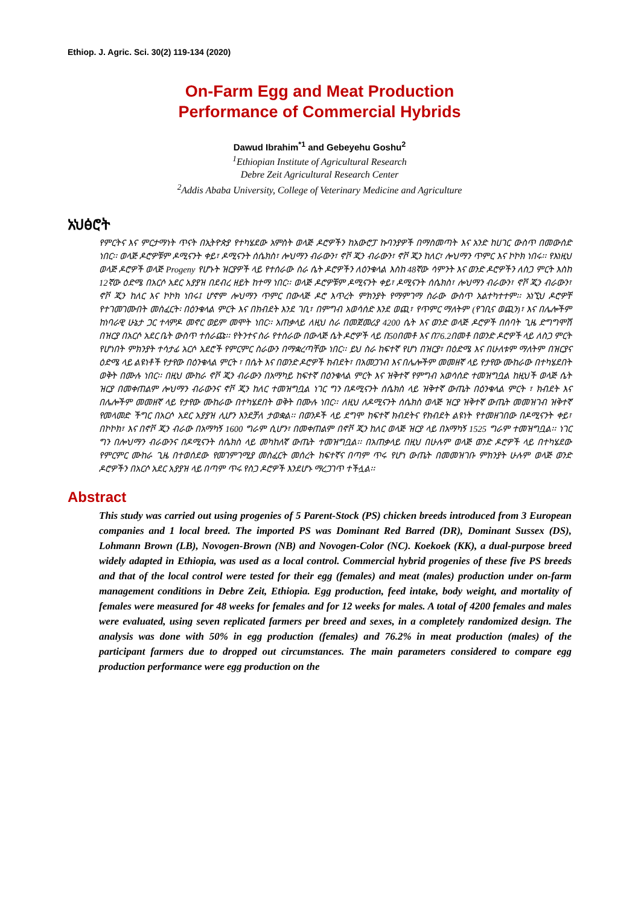Ethiop. J. Agric. Sci. 30(2) 119-134 (2020)
On-Farm Egg and Meat Production
Performance of Commercial Hybrids
Dawud Ibrahim<sup>*1</sup> and Gebeyehu Goshu<sup>2</sup>
<sup>1</sup> Ethiopian Institute of Agricultural Research
Debre Zeit Agricultural Research Center
<sup>2</sup> Addis Ababa University, College of Veterinary Medicine and Agriculture
አህፅሮት
የምርትና እና ምርታማነት ጥናት በኢትዮጵያ የተካሄደው አምስት ወላጅ ዶሮዎችን ከአውሮፓ ኩባንያዎች በማስመጣት እና አንድ ከሀገር ውስጥ በመውሰድ ነበር፡፡ ወላጅ ዶሮዎቹም ዶሚናንት ቀይ፣ ዶሚናንት ሰሴክስ፣ ሎህማን ብራውን፣ ኖቮ ጂን ብራውን፣ ኖቮ ጂን ከለር፣ ሎህማን ጥምር እና ኮኮክ ነበሩ፡፡ የእነዚህ ወላጅ ዶሮዎች ወላጅ Progeny የሆኑት ዝርያዎች ላይ የተሰራው ስራ ሴት ዶሮዎችን ለዕንቁላል እስከ 48ኛው ሳምንት እና ወንድ ዶሮዎችን ለስጋ ምርት እስከ 12ኛው ዕድሜ በአርሶ አደር አያያዝ በደብረ ዘይት ከተማ ነበር፡፡ ወላጅ ዶሮዎቹም ዶሚናንት ቀይ፣ ዶሚናንት ሰሴክስ፣ ሎህማን ብራውን፣ ኖቮ ጂን ብራውን፣ ኖቮ ጂን ከለር እና ኮኮክ ነበሩ፤ ሆኖም ሎህማን ጥምር በውላጅ ዶሮ እጥረት ምክንያት የማምገማ ስራው ውስጥ አልተካተተም፡፡ አነኚህ ዶሮዎቸ የተገመገሙበት መስፈርት፡ በዕንቁላል ምርት እና በክብደት እንደ ገቢ፣ በምግብ አወሳሰድ እንደ ወጪ፣ የጥምር ማለትም (የገቢና ወጪን)፣ እና በሌሎችም ከነባራዊ ሁኔታ ጋር ተላምዶ መኖር ወይም መሞት ነበር፡፡ አጠቃላይ ለዚህ ስራ በመጀመሪያ 4200 ሴት እና ወንድ ወላጅ ዶሮዎች በሰባት ጊዜ ድግግሞሽ በዝርያ በአርሶ አደር ቤት ውስጥ ተሰራጩ፡፡ የትንተና ስራ የተሰራው በውላጅ ሴት ዶሮዎች ላይ በ50በመቶ እና በ76.2በመቶ በወንድ ዶሮዎች ላይ ለስጋ ምርት የሆነበት ምክንያት ተሳታፊ አርሶ አደሮች የምርምር ስራውን በማቋረጣቸው ነበር፡፡ ይህ ስራ ከፍተኛ የሆነ በዝርያ፣ በዕድሜ እና በሁለቱም ማለትም በዝርያና ዕድሜ ላይ ልዩነቶች የታየው በዕንቁላል ምርት ፣ በሴት እና በወንድ ዶሮዎች ክብደት፣ በአመጋገብ እና በሌሎችም መመዘኛ ላይ የታየው ሙከራው በተካሄደበት ወቅት በሙሉ ነበር፡፡ በዚህ ሙከራ ኖቮ ጂን ብራውን በአማካይ ከፍተኛ በዕንቁላል ምርት እና ዝቅተኛ የምግብ አወሳሰድ ተመዝግቧል ከዚህች ወላጅ ሴት ዝርያ በመቀጠልም ሎህማን ብራውንና ኖቮ ጂን ከለር ተመዝግቧል ነገር ግን በዶሚናንት ሰሴክስ ላይ ዝቅተኛ ውጤት በዕንቁላል ምርት ፣ ክብደት እና በሌሎችም መመዘኛ ላይ የታየው ሙከራው በተካሄደበት ወቅት በሙሉ ነበር፡፡ ለዚህ ለዶሚናንት ሰሴክስ ወላጅ ዝርያ ዝቅተኛ ውጤት መመዝገብ ዝቅተኛ የመላመድ ችግር በአርሶ አደር አያያዝ ሊሆን እንደቻለ ታወቋል፡፡ በወንዶች ላይ ደግሞ ከፍተኛ ክብደትና የክብደት ልዩነት የተመዘገበው በዶሚናንት ቀይ፣ በኮኮክ፣ እና በኖቮ ጂን ብራው በአማካኝ 1600 ግራም ሲሆን፣ በመቀጠልም በኖቮ ጂን ከለር ወላጅ ዝርያ ላይ በአማካኝ 1525 ግራም ተመዝግቧል፡፡ ነገር ግን በሎህማን ብራውንና በዶሚናንት ሰሴክስ ላይ መካከለኛ ውጤት ተመዝግቧል፡፡ በአጠቃላይ በዚህ በሁሉም ወላጅ ወንድ ዶሮዎች ላይ በተካሄደው የምርምር ሙከራ ጊዜ በተወሰደው የመገምገሚያ መስፈርት መሰረት ከፍተኛና በጣም ጥሩ የሆነ ውጤት በመመዝገቡ ምክንያት ሁሉም ወላጅ ወንድ ዶሮዎችን በአርሶ አደር አያያዝ ላይ በጣም ጥሩ የስጋ ዶሮዎች እንደሆኑ ማረጋገጥ ተችሏል፡፡
Abstract
This study was carried out using progenies of 5 Parent-Stock (PS) chicken breeds introduced from 3 European companies and 1 local breed. The imported PS was Dominant Red Barred (DR), Dominant Sussex (DS), Lohmann Brown (LB), Novogen-Brown (NB) and Novogen-Color (NC). Koekoek (KK), a dual-purpose breed widely adapted in Ethiopia, was used as a local control. Commercial hybrid progenies of these five PS breeds and that of the local control were tested for their egg (females) and meat (males) production under on-farm management conditions in Debre Zeit, Ethiopia. Egg production, feed intake, body weight, and mortality of females were measured for 48 weeks for females and for 12 weeks for males. A total of 4200 females and males were evaluated, using seven replicated farmers per breed and sexes, in a completely randomized design. The analysis was done with 50% in egg production (females) and 76.2% in meat production (males) of the participant farmers due to dropped out circumstances. The main parameters considered to compare egg production performance were egg production on the